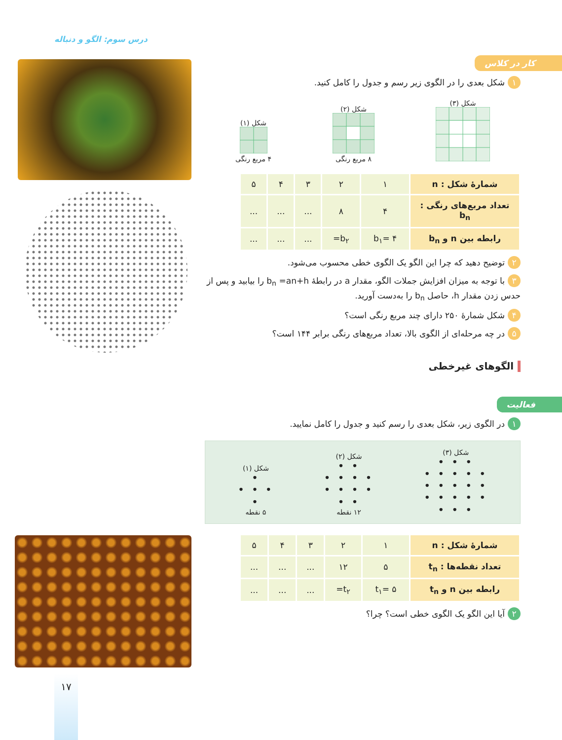درس سوم: الگو و دنباله
۱۷
کار در کلاس
۱ شکل بعدی را در الگوی زیر رسم و جدول را کامل کنید.
شکل (۳)
شکل (۲)
۸ مربع رنگی
شکل (۱)
۴ مربع رنگی
| شمارهٔ شکل : n | ۱ | ۲ | ۳ | ۴ | ۵ |
| تعداد مربع‌های رنگی : b<sub>n</sub> | ۴ | ۸ | ... | ... | ... |
| رابطه بین n و b<sub>n</sub> | b<sub>۱</sub>= ۴ | b<sub>۲</sub>= | ... | ... | ... |
۲ توضیح دهید که چرا این الگو یک الگوی خطی محسوب می‌شود.
۳ با توجه به میزان افزایش جملات الگو، مقدار a در رابطهٔ b<sub>n</sub> =an+h را بیابید و پس از حدس زدن مقدار h، حاصل b<sub>n</sub> را به‌دست آورید.
۴ شکل شمارهٔ ۲۵۰ دارای چند مربع رنگی است؟
۵ در چه مرحله‌ای از الگوی بالا، تعداد مربع‌های رنگی برابر ۱۴۴ است؟
الگوهای غیرخطی
فعالیت
۱ در الگوی زیر، شکل بعدی را رسم کنید و جدول را کامل نمایید.
شکل (۳)
• • •
• • • • •
• • • • •
• • • • •
• • •
شکل (۲)
• •
• • • •
• • • •
• •
۱۲ نقطه
شکل (۱)
•
• • •
•
۵ نقطه
| شمارهٔ شکل : n | ۱ | ۲ | ۳ | ۴ | ۵ |
| تعداد نقطه‌ها : t<sub>n</sub> | ۵ | ۱۲ | ... | ... | ... |
| رابطه بین n و t<sub>n</sub> | t<sub>۱</sub>= ۵ | t<sub>۲</sub>= | ... | ... | ... |
۲ آیا این الگو یک الگوی خطی است؟ چرا؟